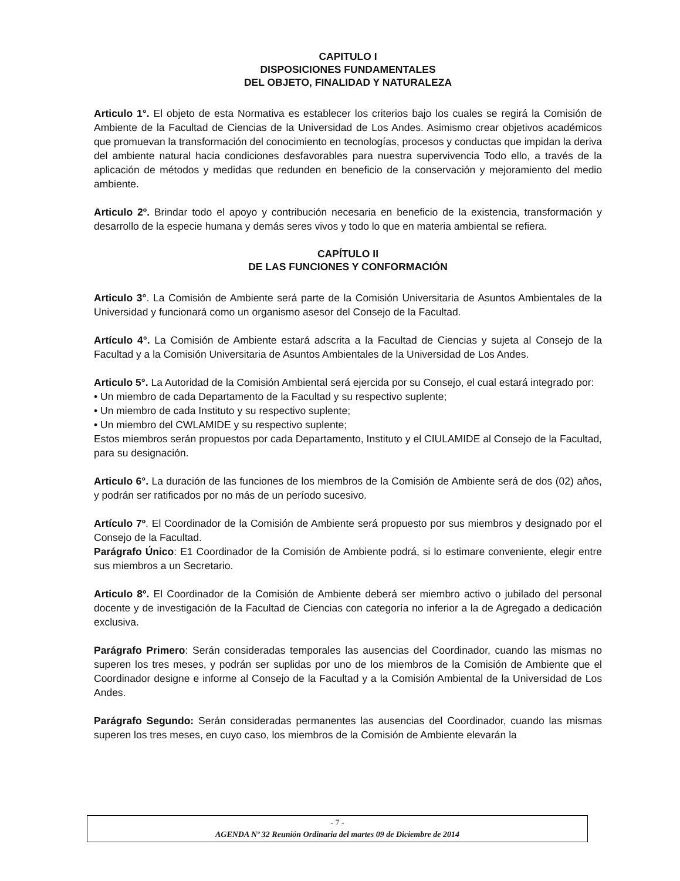CAPITULO I
DISPOSICIONES FUNDAMENTALES
DEL OBJETO, FINALIDAD Y NATURALEZA
Articulo 1°. El objeto de esta Normativa es establecer los criterios bajo los cuales se regirá la Comisión de Ambiente de la Facultad de Ciencias de la Universidad de Los Andes. Asimismo crear objetivos académicos que promuevan la transformación del conocimiento en tecnologías, procesos y conductas que impidan la deriva del ambiente natural hacia condiciones desfavorables para nuestra supervivencia Todo ello, a través de la aplicación de métodos y medidas que redunden en beneficio de la conservación y mejoramiento del medio ambiente.
Articulo 2º. Brindar todo el apoyo y contribución necesaria en beneficio de la existencia, transformación y desarrollo de la especie humana y demás seres vivos y todo lo que en materia ambiental se refiera.
CAPÍTULO II
DE LAS FUNCIONES Y CONFORMACIÓN
Articulo 3°. La Comisión de Ambiente será parte de la Comisión Universitaria de Asuntos Ambientales de la Universidad y funcionará como un organismo asesor del Consejo de la Facultad.
Artículo 4°. La Comisión de Ambiente estará adscrita a la Facultad de Ciencias y sujeta al Consejo de la Facultad y a la Comisión Universitaria de Asuntos Ambientales de la Universidad de Los Andes.
Articulo 5°. La Autoridad de la Comisión Ambiental será ejercida por su Consejo, el cual estará integrado por:
• Un miembro de cada Departamento de la Facultad y su respectivo suplente;
• Un miembro de cada Instituto y su respectivo suplente;
• Un miembro del CWLAMIDE y su respectivo suplente;
Estos miembros serán propuestos por cada Departamento, Instituto y el CIULAMIDE al Consejo de la Facultad, para su designación.
Articulo 6°. La duración de las funciones de los miembros de la Comisión de Ambiente será de dos (02) años, y podrán ser ratificados por no más de un período sucesivo.
Artículo 7º. El Coordinador de la Comisión de Ambiente será propuesto por sus miembros y designado por el Consejo de la Facultad.
Parágrafo Único: E1 Coordinador de la Comisión de Ambiente podrá, si lo estimare conveniente, elegir entre sus miembros a un Secretario.
Articulo 8º. El Coordinador de la Comisión de Ambiente deberá ser miembro activo o jubilado del personal docente y de investigación de la Facultad de Ciencias con categoría no inferior a la de Agregado a dedicación exclusiva.
Parágrafo Primero: Serán consideradas temporales las ausencias del Coordinador, cuando las mismas no superen los tres meses, y podrán ser suplidas por uno de los miembros de la Comisión de Ambiente que el Coordinador designe e informe al Consejo de la Facultad y a la Comisión Ambiental de la Universidad de Los Andes.
Parágrafo Segundo: Serán consideradas permanentes las ausencias del Coordinador, cuando las mismas superen los tres meses, en cuyo caso, los miembros de la Comisión de Ambiente elevarán la
- 7 -
AGENDA Nº 32 Reunión Ordinaria del martes 09 de Diciembre de 2014